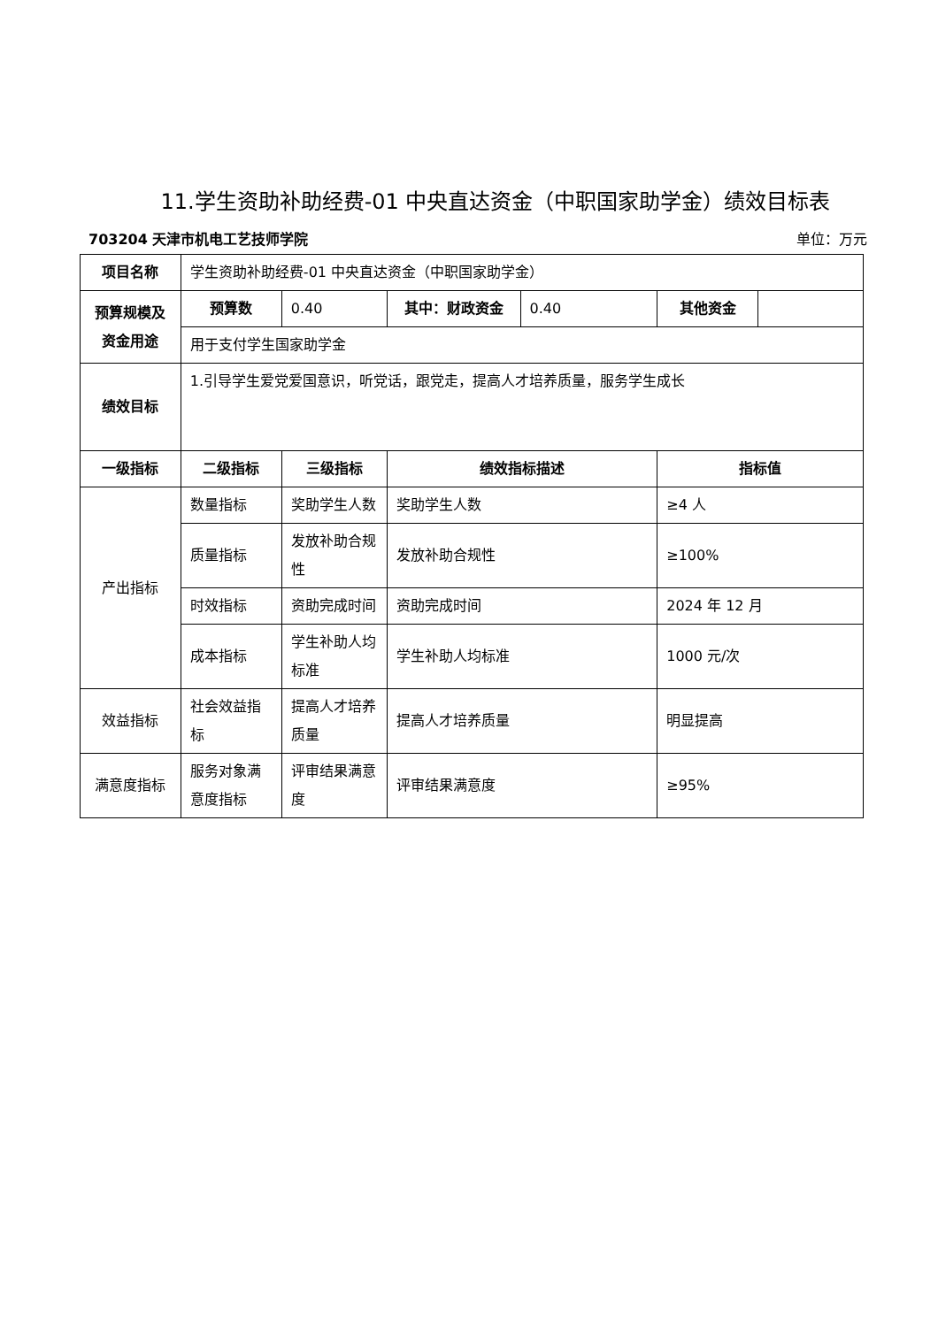11.学生资助补助经费-01 中央直达资金（中职国家助学金）绩效目标表
703204 天津市机电工艺技师学院 单位：万元
| 项目名称 | 学生资助补助经费-01 中央直达资金（中职国家助学金） | | | | |
| 预算规模及资金用途 | 预算数 | 0.40 | / 其中：财政资金 / 0.40 / | 其他资金 | |
| | 用于支付学生国家助学金 | | | | |
| 绩效目标 | 1.引导学生爱党爱国意识，听党话，跟党走，提高人才培养质量，服务学生成长 | | | | |
| 一级指标 | 二级指标 | 三级指标 | 绩效指标描述 | 指标值 | |
| 产出指标 | 数量指标 | 奖助学生人数 | 奖助学生人数 | ≥4 人 | |
| | 质量指标 | 发放补助合规性 | 发放补助合规性 | ≥100% | |
| | 时效指标 | 资助完成时间 | 资助完成时间 | 2024 年 12 月 | |
| | 成本指标 | 学生补助人均标准 | 学生补助人均标准 | 1000 元/次 | |
| 效益指标 | 社会效益指标 | 提高人才培养质量 | 提高人才培养质量 | 明显提高 | |
| 满意度指标 | 服务对象满意度指标 | 评审结果满意度 | 评审结果满意度 | ≥95% | |